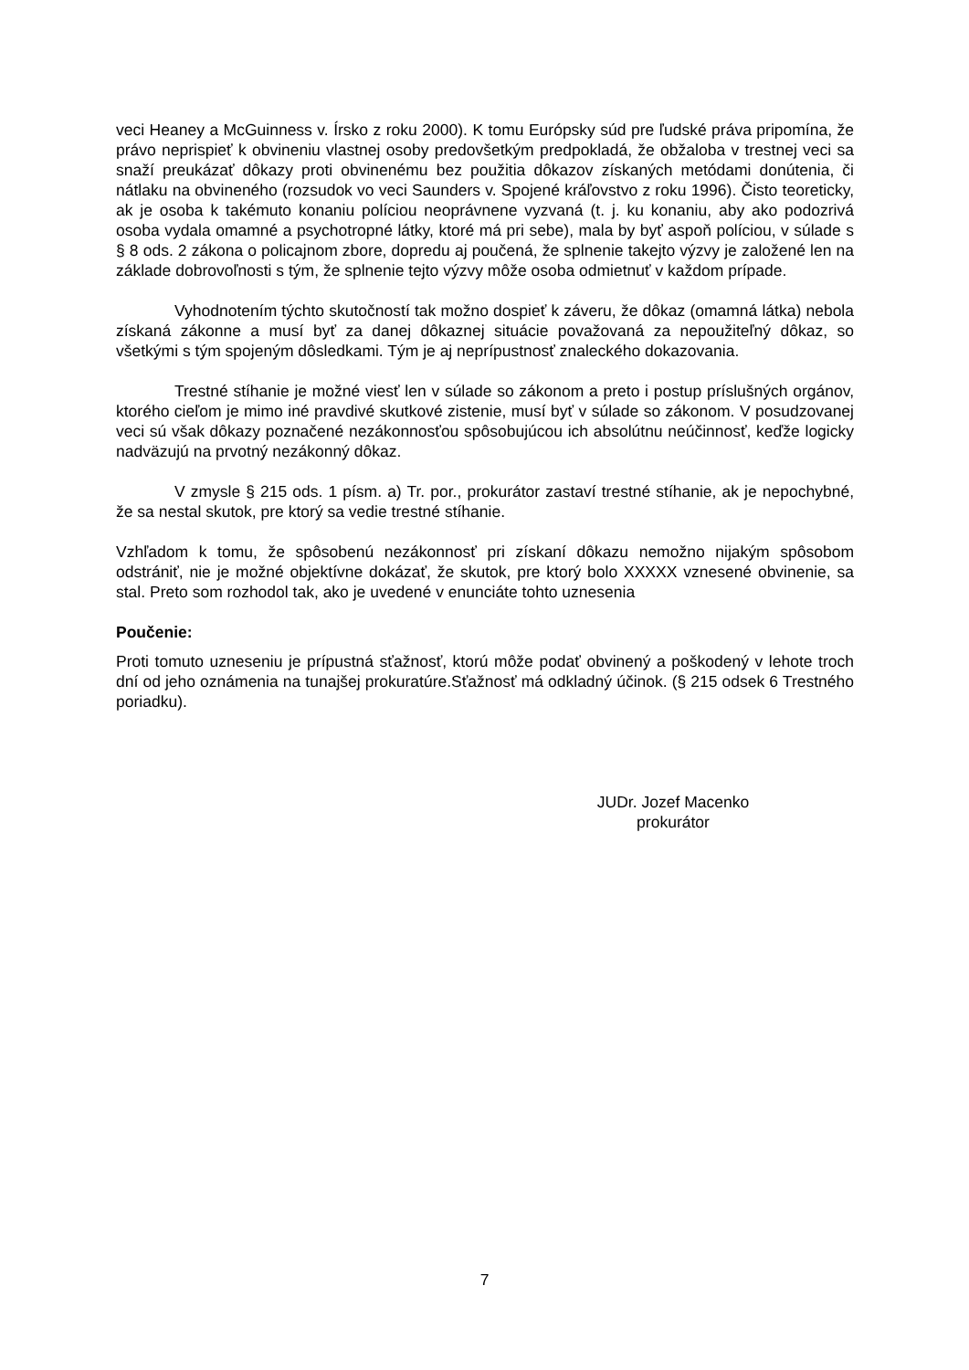veci Heaney a McGuinness v. Írsko z roku 2000). K tomu Európsky súd pre ľudské práva pripomína, že právo neprispieť k obvineniu vlastnej osoby predovšetkým predpokladá, že obžaloba v trestnej veci sa snaží preukázať dôkazy proti obvinenému bez použitia dôkazov získaných metódami donútenia, či nátlaku na obvineného (rozsudok vo veci Saunders v. Spojené kráľovstvo z roku 1996). Čisto teoreticky, ak je osoba k takémuto konaniu políciou neoprávnene vyzvaná (t. j. ku konaniu, aby ako podozrivá osoba vydala omamné a psychotropné látky, ktoré má pri sebe), mala by byť aspoň políciou, v súlade s § 8 ods. 2 zákona o policajnom zbore, dopredu aj poučená, že splnenie takejto výzvy je založené len na základe dobrovoľnosti s tým, že splnenie tejto výzvy môže osoba odmietnuť v každom prípade.
Vyhodnotením týchto skutočností tak možno dospieť k záveru, že dôkaz (omamná látka) nebola získaná zákonne a musí byť za danej dôkaznej situácie považovaná za nepoužiteľný dôkaz, so všetkými s tým spojeným dôsledkami. Tým je aj neprípustnosť znaleckého dokazovania.
Trestné stíhanie je možné viesť len v súlade so zákonom a preto i postup príslušných orgánov, ktorého cieľom je mimo iné pravdivé skutkové zistenie, musí byť v súlade so zákonom. V posudzovanej veci sú však dôkazy poznačené nezákonnosťou spôsobujúcou ich absolútnu neúčinnosť, keďže logicky nadväzujú na prvotný nezákonný dôkaz.
V zmysle § 215 ods. 1 písm. a) Tr. por., prokurátor zastaví trestné stíhanie, ak je nepochybné, že sa nestal skutok, pre ktorý sa vedie trestné stíhanie.
Vzhľadom k tomu, že spôsobenú nezákonnosť pri získaní dôkazu nemožno nijakým spôsobom odstrániť, nie je možné objektívne dokázať, že skutok, pre ktorý bolo XXXXX vznesené obvinenie, sa stal. Preto som rozhodol tak, ako je uvedené v enunciáte tohto uznesenia
Poučenie:
Proti tomuto uzneseniu je prípustná sťažnosť, ktorú môže podať obvinený a poškodený v lehote troch dní od jeho oznámenia na tunajšej prokuratúre.Sťažnosť má odkladný účinok. (§ 215 odsek 6 Trestného poriadku).
JUDr. Jozef Macenko
prokurátor
7